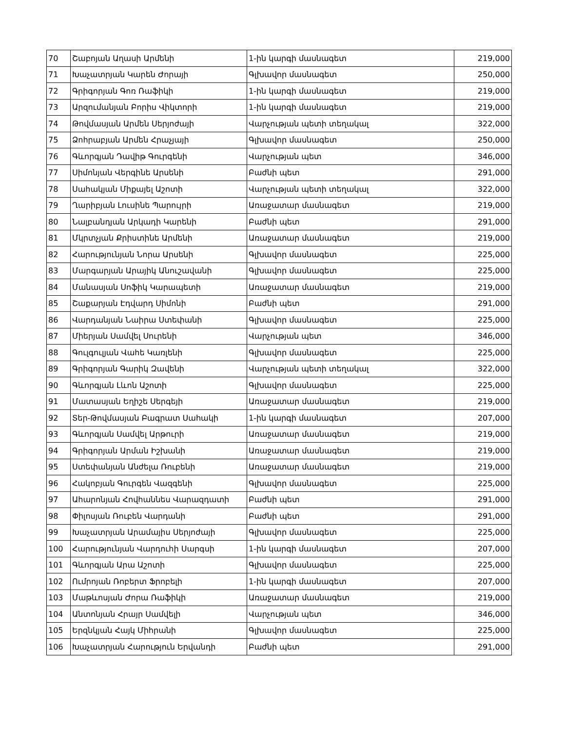| 70 | Շաբոյան Աղասի Արմենի | 1-ին կարգի մասնագետ | 219,000 |
| 71 | Խաչատրյան Կարեն Ժորայի | Գլխավոր մասնագետ | 250,000 |
| 72 | Գրիգորյան Գոռ Ռաֆիկի | 1-ին կարգի մասնագետ | 219,000 |
| 73 | Արզումանյան Բորիս Վիկտորի | 1-ին կարգի մասնագետ | 219,000 |
| 74 | Թովմասյան Արմեն Սերյոժայի | Վարչության պետի տեղակալ | 322,000 |
| 75 | Ձոհրաբյան Արմեն Հրաչյայի | Գլխավոր մասնագետ | 250,000 |
| 76 | Գևորգյան Դավիթ Գուրգենի | Վարչության պետ | 346,000 |
| 77 | Սիմոնյան Վերգինե Արսենի | Բաժնի պետ | 291,000 |
| 78 | Սահակյան Միքայել Աշոտի | Վարչության պետի տեղակալ | 322,000 |
| 79 | Ղարիբյան Լուսինե Պարույրի | Առաջատար մասնագետ | 219,000 |
| 80 | Նալբանդյան Արկադի Կարենի | Բաժնի պետ | 291,000 |
| 81 | Մկրտչյան Քրիստինե Արմենի | Առաջատար մասնագետ | 219,000 |
| 82 | Հարությունյան Նորա Արսենի | Գլխավոր մասնագետ | 225,000 |
| 83 | Մարգարյան Արայիկ Անուշավանի | Գլխավոր մասնագետ | 225,000 |
| 84 | Մանասյան Սոֆիկ Կարապետի | Առաջատար մասնագետ | 219,000 |
| 85 | Շաքարյան Էդվարդ Սիմոնի | Բաժնի պետ | 291,000 |
| 86 | Վարդանյան Նաիրա Ստեփանի | Գլխավոր մասնագետ | 225,000 |
| 87 | Միերյան Սամվել Սուրենի | Վարչության պետ | 346,000 |
| 88 | Գուլգուլյան Վահե Կառլենի | Գլխավոր մասնագետ | 225,000 |
| 89 | Գրիգորյան Գարիկ Զավենի | Վարչության պետի տեղակալ | 322,000 |
| 90 | Գևորգյան Լևոն Աշոտի | Գլխավոր մասնագետ | 225,000 |
| 91 | Մատասյան Եղիշե Սերգեյի | Առաջատար մասնագետ | 219,000 |
| 92 | Տեր-Թովմասյան Բագրատ Սահակի | 1-ին կարգի մասնագետ | 207,000 |
| 93 | Գևորգյան Սամվել Արթուրի | Առաջատար մասնագետ | 219,000 |
| 94 | Գրիգորյան Արման Իշխանի | Առաջատար մասնագետ | 219,000 |
| 95 | Ստեփանյան Անժելա Ռուբենի | Առաջատար մասնագետ | 219,000 |
| 96 | Հակոբյան Գուրգեն Վազգենի | Գլխավոր մասնագետ | 225,000 |
| 97 | Ահարոնյան Հովհաննես Վարազդատի | Բաժնի պետ | 291,000 |
| 98 | Փիլոսյան Ռուբեն Վարդանի | Բաժնի պետ | 291,000 |
| 99 | Խաչատրյան Արամայիս Սերյոժայի | Գլխավոր մասնագետ | 225,000 |
| 100 | Հարությունյան Վարդուհի Սարգսի | 1-ին կարգի մասնագետ | 207,000 |
| 101 | Գևորգյան Արա Աշոտի | Գլխավոր մասնագետ | 225,000 |
| 102 | Ումրոյան Ռոբերտ Ֆրոբելի | 1-ին կարգի մասնագետ | 207,000 |
| 103 | Մաթևոսյան Ժորա Ռաֆիկի | Առաջատար մասնագետ | 219,000 |
| 104 | Անտոնյան Հրայր Սամվելի | Վարչության պետ | 346,000 |
| 105 | Երզնկյան Հայկ Միհրանի | Գլխավոր մասնագետ | 225,000 |
| 106 | Խաչատրյան Հարություն Երվանդի | Բաժնի պետ | 291,000 |